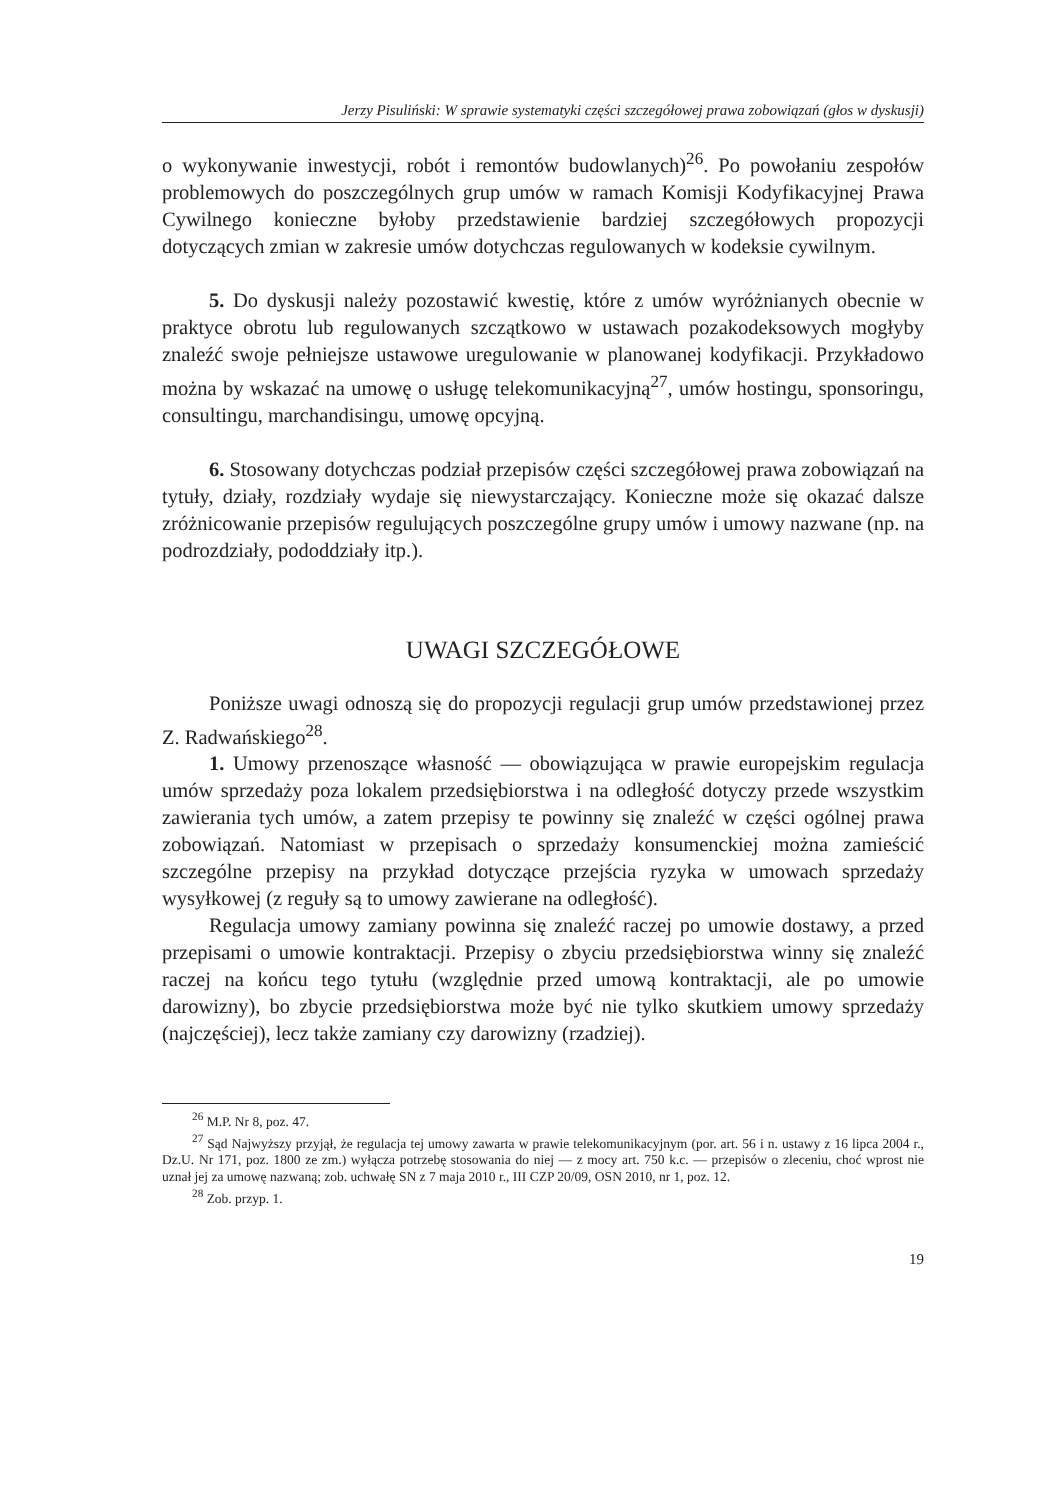Jerzy Pisuliński: W sprawie systematyki części szczegółowej prawa zobowiązań (głos w dyskusji)
o wykonywanie inwestycji, robót i remontów budowlanych)<sup>26</sup>. Po powołaniu zespołów problemowych do poszczególnych grup umów w ramach Komisji Kodyfikacyjnej Prawa Cywilnego konieczne byłoby przedstawienie bardziej szczegółowych propozycji dotyczących zmian w zakresie umów dotychczas regulowanych w kodeksie cywilnym.
5. Do dyskusji należy pozostawić kwestię, które z umów wyróżnianych obecnie w praktyce obrotu lub regulowanych szczątkowo w ustawach pozakodeksowych mogłyby znaleźć swoje pełniejsze ustawowe uregulowanie w planowanej kodyfikacji. Przykładowo można by wskazać na umowę o usługę telekomunikacyjną<sup>27</sup>, umów hostingu, sponsoringu, consultingu, marchandisingu, umowę opcyjną.
6. Stosowany dotychczas podział przepisów części szczegółowej prawa zobowiązań na tytuły, działy, rozdziały wydaje się niewystarczający. Konieczne może się okazać dalsze zróżnicowanie przepisów regulujących poszczególne grupy umów i umowy nazwane (np. na podrozdziały, pododdziały itp.).
UWAGI SZCZEGÓŁOWE
Poniższe uwagi odnoszą się do propozycji regulacji grup umów przedstawionej przez Z. Radwańskiego<sup>28</sup>.
1. Umowy przenoszące własność — obowiązująca w prawie europejskim regulacja umów sprzedaży poza lokalem przedsiębiorstwa i na odległość dotyczy przede wszystkim zawierania tych umów, a zatem przepisy te powinny się znaleźć w części ogólnej prawa zobowiązań. Natomiast w przepisach o sprzedaży konsumenckiej można zamieścić szczególne przepisy na przykład dotyczące przejścia ryzyka w umowach sprzedaży wysyłkowej (z reguły są to umowy zawierane na odległość).
Regulacja umowy zamiany powinna się znaleźć raczej po umowie dostawy, a przed przepisami o umowie kontraktacji. Przepisy o zbyciu przedsiębiorstwa winny się znaleźć raczej na końcu tego tytułu (względnie przed umową kontraktacji, ale po umowie darowizny), bo zbycie przedsiębiorstwa może być nie tylko skutkiem umowy sprzedaży (najczęściej), lecz także zamiany czy darowizny (rzadziej).
<sup>26</sup> M.P. Nr 8, poz. 47.
<sup>27</sup> Sąd Najwyższy przyjął, że regulacja tej umowy zawarta w prawie telekomunikacyjnym (por. art. 56 i n. ustawy z 16 lipca 2004 r., Dz.U. Nr 171, poz. 1800 ze zm.) wyłącza potrzebę stosowania do niej — z mocy art. 750 k.c. — przepisów o zleceniu, choć wprost nie uznał jej za umowę nazwaną; zob. uchwałę SN z 7 maja 2010 r., III CZP 20/09, OSN 2010, nr 1, poz. 12.
<sup>28</sup> Zob. przyp. 1.
19